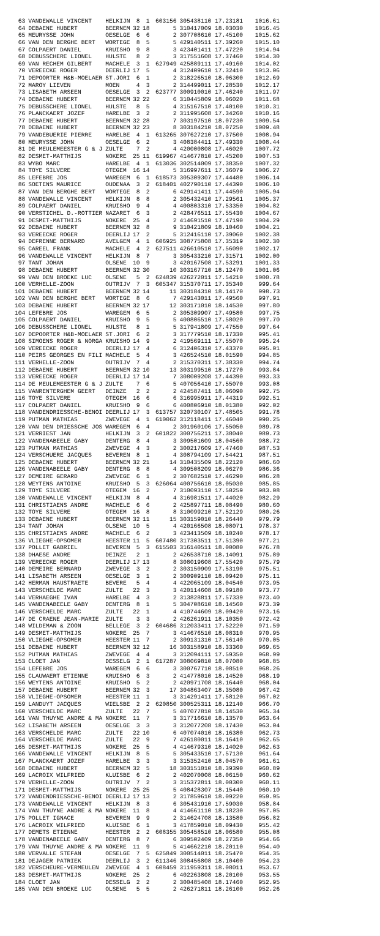| 63 | VANDEWALLE VINCENT | HELKIJN | 8 | 1 | 603156 | 305438110 17.23181 | 1016.61 |
| 64 | DEBAENE HUBERT | BEERNEM | 32 | 18 | 5 | 310417009 18.03030 | 1016.45 |
| 65 | MEURYSSE JOHN | OESELGE | 6 | 6 | 2 | 307708610 17.45100 | 1015.62 |
| 66 | VAN DEN BERGHE BERT | WORTEGE | 8 | 5 | 5 | 429140511 17.39260 | 1015.10 |
| 67 | COLPAERT DANIEL | KRUISHO | 9 | 8 | 3 | 423401411 17.47220 | 1014.94 |
| 68 | DEBUSSCHERE LIONEL | HULSTE | 8 | 2 | 3 | 317551608 17.37460 | 1014.30 |
| 69 | VAN RECHEM GILBERT | MACHELE | 3 | 1 | 627949 | 425889111 17.49160 | 1014.02 |
| 70 | VEREECKE ROGER | DEERLIJ | 17 | 5 | 4 | 312409610 17.32410 | 1013.06 |
| 71 | DEPOORTER H&B-MOELAER | ST.JORI | 6 | 1 | 2 | 318226510 18.06300 | 1012.69 |
| 72 | MAROY LIEVEN | MOEN | 4 | 3 | 2 | 314499011 17.28530 | 1012.17 |
| 73 | LISABETH ARSEEN | OESELGE | 3 | 2 | 623777 | 300910010 17.46240 | 1011.97 |
| 74 | DEBAENE HUBERT | BEERNEM | 32 | 22 | 6 | 310445809 18.06020 | 1011.68 |
| 75 | DEBUSSCHERE LIONEL | HULSTE | 8 | 5 | 4 | 315167510 17.40100 | 1010.31 |
| 76 | PLANCKAERT JOZEF | HARELBE | 3 | 2 | 2 | 311995608 17.34260 | 1010.16 |
| 77 | DEBAENE HUBERT | BEERNEM | 32 | 28 | 7 | 303197510 18.07230 | 1009.54 |
| 78 | DEBAENE HUBERT | BEERNEM | 32 | 23 | 8 | 303184210 18.07250 | 1009.48 |
| 79 | VANDEBUERIE PIERRE | HARELBE | 4 | 1 | 613265 | 307627210 17.37500 | 1008.94 |
| 80 | MEURYSSE JOHN | OESELGE | 6 | 2 | 3 | 408384411 17.49330 | 1008.44 |
| 81 | DE MEULEMEESTER G & J | ZULTE | 7 | 2 | 4 | 420000808 17.46020 | 1007.72 |
| 82 | DESMET-MATTHIJS | NOKERE | 25 | 11 | 619967 | 414677810 17.45200 | 1007.53 |
| 83 | WYBO MARC | HARELBE | 4 | 1 | 613036 | 302514009 17.38350 | 1007.32 |
| 84 | TOYE SILVERE | OTEGEM | 16 | 14 | 5 | 316997611 17.36079 | 1006.27 |
| 85 | LEFEBRE JOS | WAREGEM | 6 | 1 | 618573 | 305309307 17.44480 | 1006.14 |
| 86 | SOETENS MAURICE | OUDENAA | 3 | 2 | 618401 | 402790110 17.44390 | 1006.10 |
| 87 | VAN DEN BERGHE BERT | WORTEGE | 8 | 2 | 6 | 429141411 17.44590 | 1005.94 |
| 88 | VANDEWALLE VINCENT | HELKIJN | 8 | 8 | 2 | 305432410 17.29561 | 1005.37 |
| 89 | COLPAERT DANIEL | KRUISHO | 9 | 4 | 4 | 400803310 17.53350 | 1004.82 |
| 90 | VERSTICHEL D.-ROTTIER | NAZARET | 6 | 3 | 2 | 428476511 17.55430 | 1004.67 |
| 91 | DESMET-MATTHIJS | NOKERE | 25 | 4 | 2 | 414691510 17.47190 | 1004.29 |
| 92 | DEBAENE HUBERT | BEERNEM | 32 | 8 | 9 | 310421809 18.10460 | 1004.21 |
| 93 | VEREECKE ROGER | DEERLIJ | 17 | 2 | 5 | 312416110 17.39060 | 1002.38 |
| 94 | DEFRENNE BERNARD | AVELGEM | 4 | 1 | 606925 | 308775808 17.35319 | 1002.30 |
| 95 | CAREEL FRANK | MACHELE | 4 | 2 | 627511 | 426610510 17.56090 | 1002.17 |
| 96 | VANDEWALLE VINCENT | HELKIJN | 8 | 7 | 3 | 305433210 17.31571 | 1002.00 |
| 97 | TANT JOHAN | OLSENE | 10 | 9 | 3 | 420167508 17.53291 | 1001.33 |
| 98 | DEBAENE HUBERT | BEERNEM | 32 | 30 | 10 | 303167710 18.12470 | 1001.06 |
| 99 | VAN DEN BROEKE LUC | OLSENE | 5 | 2 | 624839 | 426272011 17.54210 | 1000.78 |
| 100 | VERHELLE-ZOON | OUTRIJV | 7 | 3 | 605347 | 315370711 17.35340 | 999.64 |
| 101 | DEBAENE HUBERT | BEERNEM | 32 | 14 | 11 | 303184310 18.14170 | 998.73 |
| 102 | VAN DEN BERGHE BERT | WORTEGE | 8 | 6 | 7 | 429143011 17.49560 | 997.91 |
| 103 | DEBAENE HUBERT | BEERNEM | 32 | 17 | 12 | 303171010 18.14530 | 997.80 |
| 104 | LEFEBRE JOS | WAREGEM | 6 | 5 | 2 | 305309907 17.49580 | 997.75 |
| 105 | COLPAERT DANIEL | KRUISHO | 9 | 5 | 5 | 400806510 17.58020 | 997.70 |
| 106 | DEBUSSCHERE LIONEL | HULSTE | 8 | 1 | 5 | 317941809 17.47550 | 997.64 |
| 107 | DEPOORTER H&B-MOELAER | ST.JORI | 6 | 2 | 3 | 317779510 18.17330 | 995.41 |
| 108 | SIMOENS ROGER & NORGA | KRUISHO | 14 | 9 | 2 | 419569111 17.55070 | 995.24 |
| 109 | VEREECKE ROGER | DEERLIJ | 17 | 4 | 6 | 312406310 17.43370 | 995.01 |
| 110 | PEIRS GEORGES EN FILI | MACHELE | 5 | 4 | 3 | 426524510 18.01590 | 994.85 |
| 111 | VERHELLE-ZOON | OUTRIJV | 7 | 4 | 2 | 315370311 17.38330 | 994.74 |
| 112 | DEBAENE HUBERT | BEERNEM | 32 | 10 | 13 | 303199510 18.17270 | 993.84 |
| 113 | VEREECKE ROGER | DEERLIJ | 17 | 14 | 7 | 308009208 17.44390 | 993.33 |
| 114 | DE MEULEMEESTER G & J | ZULTE | 7 | 6 | 5 | 407056410 17.55070 | 993.08 |
| 115 | VANRENTERGHEM GEERT | DEINZE | 2 | 2 | 2 | 424587411 18.06090 | 992.75 |
| 116 | TOYE SILVERE | OTEGEM | 16 | 6 | 6 | 316995911 17.44319 | 992.51 |
| 117 | COLPAERT DANIEL | KRUISHO | 9 | 6 | 6 | 400806910 18.01380 | 992.02 |
| 118 | VANDENDRIESSCHE-BENOI | DEERLIJ | 17 | 3 | 613757 | 320730107 17.48505 | 991.78 |
| 119 | PUTMAN MATHIAS | ZWEVEGE | 4 | 1 | 610062 | 312118411 17.46040 | 990.25 |
| 120 | VAN DEN DRIESSCHE JOS | WAREGEM | 6 | 4 | 2 | 301960106 17.55050 | 989.78 |
| 121 | VERRIEST JAN | HELKIJN | 3 | 2 | 601822 | 300756211 17.38040 | 989.73 |
| 122 | VANDENABEELE GABY | DENTERG | 8 | 4 | 3 | 309501609 18.04560 | 988.72 |
| 123 | PUTMAN MATHIAS | ZWEVEGE | 4 | 3 | 2 | 300217609 17.47460 | 987.53 |
| 124 | VERSCHUERE JACQUES | BEVEREN | 8 | 1 | 4 | 308794109 17.54421 | 987.51 |
| 125 | DEBAENE HUBERT | BEERNEM | 32 | 21 | 14 | 310435509 18.22120 | 986.60 |
| 126 | VANDENABEELE GABY | DENTERG | 8 | 8 | 4 | 309508209 18.06270 | 986.36 |
| 127 | DEMEIRE GERARD | ZWEVEGE | 6 | 1 | 2 | 307682510 17.46290 | 986.28 |
| 128 | WEYTENS ANTOINE | KRUISHO | 5 | 3 | 626064 | 400756610 18.05030 | 985.85 |
| 129 | TOYE SILVERE | OTEGEM | 16 | 2 | 7 | 310093110 17.50259 | 983.08 |
| 130 | VANDEWALLE VINCENT | HELKIJN | 8 | 4 | 4 | 316981511 17.44020 | 982.29 |
| 131 | CHRISTIAENS ANDRE | MACHELE | 6 | 6 | 2 | 425897711 18.08490 | 980.60 |
| 132 | TOYE SILVERE | OTEGEM | 16 | 8 | 8 | 310099210 17.52129 | 980.26 |
| 133 | DEBAENE HUBERT | BEERNEM | 32 | 11 | 15 | 303159010 18.26440 | 979.79 |
| 134 | TANT JOHAN | OLSENE | 10 | 5 | 4 | 420166508 18.08071 | 978.37 |
| 135 | CHRISTIAENS ANDRE | MACHELE | 6 | 2 | 3 | 423413509 18.10240 | 978.17 |
| 136 | VLIEGHE-OPSOMER | HEESTER | 11 | 5 | 607480 | 317303511 17.51390 | 977.21 |
| 137 | POLLET GABRIEL | BEVEREN | 5 | 3 | 615503 | 316140511 18.00080 | 976.78 |
| 138 | DHAESE ANDRE | DEINZE | 2 | 1 | 2 | 426538710 18.14091 | 975.89 |
| 139 | VEREECKE ROGER | DEERLIJ | 17 | 13 | 8 | 308019608 17.55420 | 975.79 |
| 140 | DEMEIRE BERNARD | ZWEVEGE | 3 | 2 | 2 | 303150909 17.53190 | 975.51 |
| 141 | LISABETH ARSEEN | OESELGE | 3 | 1 | 2 | 300909110 18.09420 | 975.11 |
| 142 | HERMAN HAUSTRAETE | BEVERE | 5 | 4 | 4 | 422065109 18.04540 | 973.95 |
| 143 | VERSCHELDE MARC | ZULTE | 22 | 3 | 3 | 420114608 18.09180 | 973.77 |
| 144 | VERHAEGHE IVAN | HARELBE | 4 | 3 | 2 | 313828811 17.57339 | 973.40 |
| 145 | VANDENABEELE GABY | DENTERG | 8 | 1 | 5 | 304708610 18.14560 | 973.39 |
| 146 | VERSCHELDE MARC | ZULTE | 22 | 1 | 4 | 410744609 18.09420 | 973.16 |
| 147 | DE CRAENE JEAN-MARIE | ZULTE | 3 | 3 | 2 | 426261911 18.10350 | 972.42 |
| 148 | WILDEMAN & ZOON | BELLEGE | 3 | 2 | 604686 | 312033411 17.52220 | 971.59 |
| 149 | DESMET-MATTHIJS | NOKERE | 25 | 7 | 3 | 414676510 18.08310 | 970.95 |
| 150 | VLIEGHE-OPSOMER | HEESTER | 11 | 7 | 2 | 309131310 17.56140 | 970.05 |
| 151 | DEBAENE HUBERT | BEERNEM | 32 | 12 | 16 | 303158910 18.33360 | 969.65 |
| 152 | PUTMAN MATHIAS | ZWEVEGE | 4 | 4 | 3 | 312094111 17.59350 | 968.99 |
| 153 | CLOET JAN | DESSELG | 2 | 1 | 617287 | 308069810 18.07080 | 968.85 |
| 154 | LEFEBRE JOS | WAREGEM | 6 | 6 | 3 | 300767710 18.08510 | 968.26 |
| 155 | CLAUWAERT ETIENNE | KRUISHO | 6 | 3 | 2 | 414778010 18.14520 | 968.19 |
| 156 | WEYTENS ANTOINE | KRUISHO | 5 | 2 | 2 | 420971708 18.16440 | 968.04 |
| 157 | DEBAENE HUBERT | BEERNEM | 32 | 3 | 17 | 304863407 18.35080 | 967.42 |
| 158 | VLIEGHE-OPSOMER | HEESTER | 11 | 1 | 3 | 314291411 17.58120 | 967.02 |
| 159 | LANDUYT JACQUES | WIELSBE | 2 | 2 | 620850 | 300525311 18.12140 | 966.70 |
| 160 | VERSCHELDE MARC | ZULTE | 22 | 7 | 5 | 407077810 18.14530 | 965.34 |
| 161 | VAN THUYNE ANDRE & MA | NOKERE | 11 | 7 | 3 | 317716610 18.13570 | 963.64 |
| 162 | LISABETH ARSEEN | OESELGE | 3 | 3 | 3 | 312077208 18.17430 | 963.04 |
| 163 | VERSCHELDE MARC | ZULTE | 22 | 10 | 6 | 407074010 18.16380 | 962.73 |
| 164 | VERSCHELDE MARC | ZULTE | 22 | 9 | 7 | 426180011 18.16410 | 962.65 |
| 165 | DESMET-MATTHIJS | NOKERE | 25 | 5 | 4 | 414679310 18.14020 | 962.63 |
| 166 | VANDEWALLE VINCENT | HELKIJN | 8 | 5 | 5 | 305433510 17.57130 | 961.64 |
| 167 | PLANCKAERT JOZEF | HARELBE | 3 | 3 | 3 | 315352410 18.04570 | 961.61 |
| 168 | DEBAENE HUBERT | BEERNEM | 32 | 5 | 18 | 303151010 18.39390 | 960.89 |
| 169 | LACROIX WILFRIED | KLUISBE | 6 | 2 | 2 | 402070008 18.06150 | 960.62 |
| 170 | VERHELLE-ZOON | OUTRIJV | 7 | 2 | 3 | 315372811 18.00300 | 960.11 |
| 171 | DESMET-MATTHIJS | NOKERE | 25 | 25 | 5 | 408428307 18.15440 | 960.10 |
| 172 | VANDENDRIESSCHE-BENOI | DEERLIJ | 17 | 13 | 2 | 317859610 18.09220 | 959.95 |
| 173 | VANDEWALLE VINCENT | HELKIJN | 8 | 3 | 6 | 305431910 17.59030 | 958.84 |
| 174 | VAN THUYNE ANDRE & MA | NOKERE | 11 | 8 | 4 | 414661110 18.18230 | 957.05 |
| 175 | POLLET IGNACE | BEVEREN | 9 | 9 | 2 | 314624708 18.13580 | 956.82 |
| 176 | LACROIX WILFRIED | KLUISBE | 6 | 1 | 3 | 417859010 18.09430 | 955.42 |
| 177 | DEMETS ETIENNE | HEESTER | 2 | 2 | 608355 | 305458510 18.06580 | 955.08 |
| 178 | VANDENABEELE GABY | DENTERG | 8 | 7 | 6 | 309502409 18.27350 | 954.66 |
| 179 | VAN THUYNE ANDRE & MA | NOKERE | 11 | 9 | 5 | 414662210 18.20110 | 954.40 |
| 180 | VERVALLE STEFAN | OESELGE | 7 | 5 | 625849 | 300514011 18.25470 | 954.35 |
| 181 | DEJAGER PATRIEK | DEERLIJ | 3 | 2 | 611346 | 308456808 18.10400 | 954.23 |
| 182 | VERSCHEURE-VERMEULEN | ZWEVEGE | 4 | 1 | 608459 | 311959311 18.08011 | 953.67 |
| 183 | DESMET-MATTHIJS | NOKERE | 25 | 2 | 6 | 402263808 18.20100 | 953.55 |
| 184 | CLOET JAN | DESSELG | 2 | 2 | 2 | 300485408 18.17460 | 952.95 |
| 185 | VAN DEN BROEKE LUC | OLSENE | 5 | 5 | 2 | 426271811 18.26100 | 952.26 |